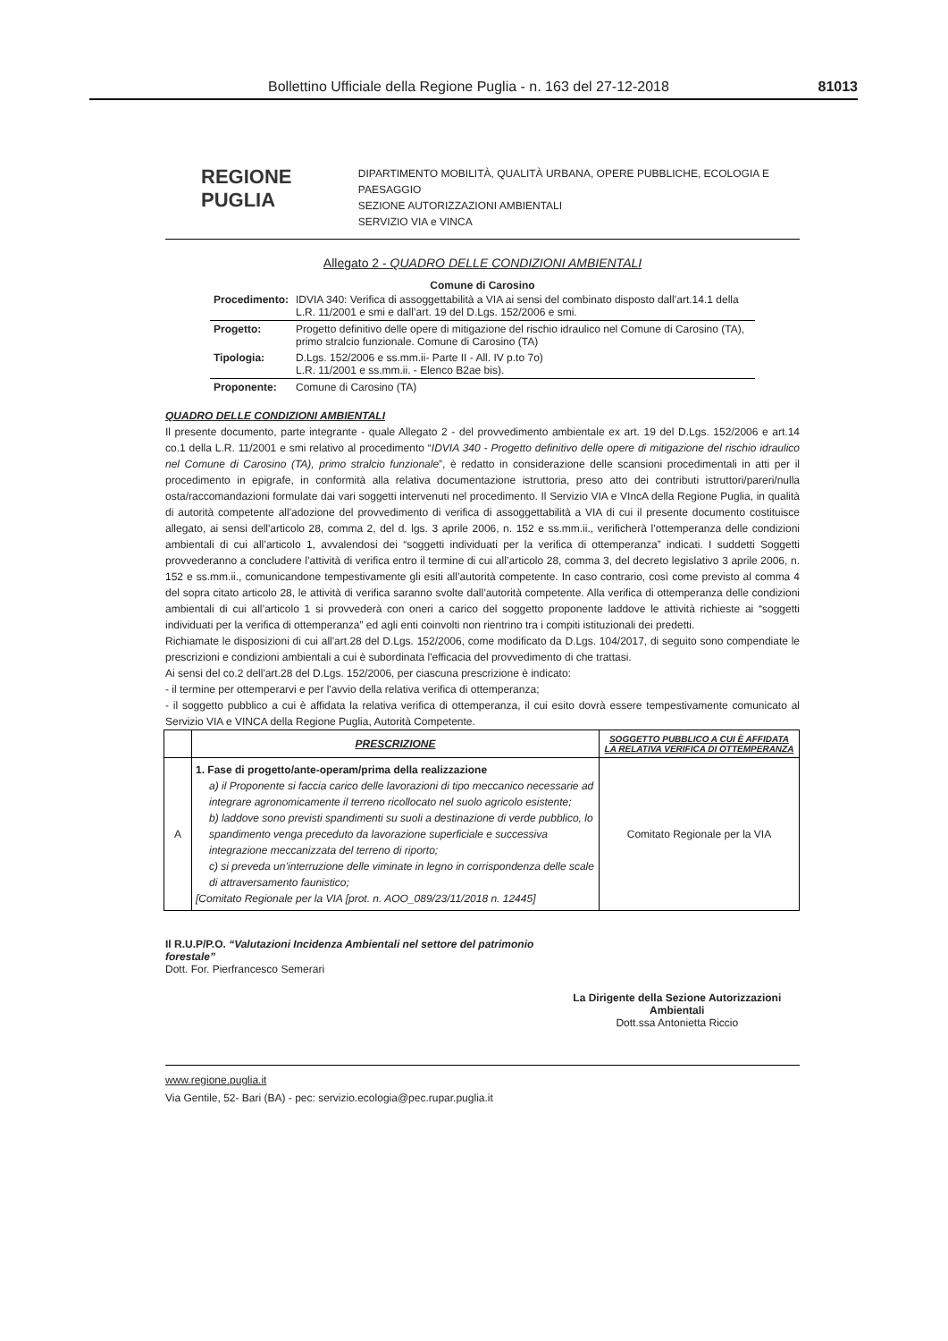Bollettino Ufficiale della Regione Puglia - n. 163 del 27-12-2018 81013
REGIONE
PUGLIA
DIPARTIMENTO MOBILITÀ, QUALITÀ URBANA, OPERE PUBBLICHE, ECOLOGIA E PAESAGGIO
SEZIONE AUTORIZZAZIONI AMBIENTALI
SERVIZIO VIA e VINCA
Allegato 2 - QUADRO DELLE CONDIZIONI AMBIENTALI
Comune di Carosino
| Procedimento: | IDVIA 340: Verifica di assoggettabilità a VIA ai sensi del combinato disposto dall’art.14.1 della L.R. 11/2001 e smi e dall’art. 19 del D.Lgs. 152/2006 e smi. |
| Progetto: | Progetto definitivo delle opere di mitigazione del rischio idraulico nel Comune di Carosino (TA), primo stralcio funzionale. Comune di Carosino (TA) |
| Tipologia: | D.Lgs. 152/2006 e ss.mm.ii- Parte II - All. IV p.to 7o) L.R. 11/2001 e ss.mm.ii. - Elenco B2ae bis). |
| Proponente: | Comune di Carosino (TA) |
QUADRO DELLE CONDIZIONI AMBIENTALI
Il presente documento, parte integrante - quale Allegato 2 - del provvedimento ambientale ex art. 19 del D.Lgs. 152/2006 e art.14 co.1 della L.R. 11/2001 e smi relativo al procedimento “IDVIA 340 - Progetto definitivo delle opere di mitigazione del rischio idraulico nel Comune di Carosino (TA), primo stralcio funzionale”, è redatto in considerazione delle scansioni procedimentali in atti per il procedimento in epigrafe, in conformità alla relativa documentazione istruttoria, preso atto dei contributi istruttori/pareri/nulla osta/raccomandazioni formulate dai vari soggetti intervenuti nel procedimento. Il Servizio VIA e VIncA della Regione Puglia, in qualità di autorità competente all'adozione del provvedimento di verifica di assoggettabilità a VIA di cui il presente documento costituisce allegato, ai sensi dell'articolo 28, comma 2, del d. lgs. 3 aprile 2006, n. 152 e ss.mm.ii., verificherà l’ottemperanza delle condizioni ambientali di cui all’articolo 1, avvalendosi dei “soggetti individuati per la verifica di ottemperanza” indicati. I suddetti Soggetti provvederanno a concludere l’attività di verifica entro il termine di cui all’articolo 28, comma 3, del decreto legislativo 3 aprile 2006, n. 152 e ss.mm.ii., comunicandone tempestivamente gli esiti all’autorità competente. In caso contrario, così come previsto al comma 4 del sopra citato articolo 28, le attività di verifica saranno svolte dall’autorità competente. Alla verifica di ottemperanza delle condizioni ambientali di cui all’articolo 1 si provvederà con oneri a carico del soggetto proponente laddove le attività richieste ai “soggetti individuati per la verifica di ottemperanza” ed agli enti coinvolti non rientrino tra i compiti istituzionali dei predetti.
Richiamate le disposizioni di cui all'art.28 del D.Lgs. 152/2006, come modificato da D.Lgs. 104/2017, di seguito sono compendiate le prescrizioni e condizioni ambientali a cui è subordinata l'efficacia del provvedimento di che trattasi.
Ai sensi del co.2 dell'art.28 del D.Lgs. 152/2006, per ciascuna prescrizione è indicato:
- il termine per ottemperarvi e per l'avvio della relativa verifica di ottemperanza;
- il soggetto pubblico a cui è affidata la relativa verifica di ottemperanza, il cui esito dovrà essere tempestivamente comunicato al Servizio VIA e VINCA della Regione Puglia, Autorità Competente.
| | PRESCRIZIONE | SOGGETTO PUBBLICO A CUI È AFFIDATA LA RELATIVA VERIFICA DI OTTEMPERANZA |
| --- | --- | --- |
| A | 1. Fase di progetto/ante-operam/prima della realizzazione a) il Proponente si faccia carico delle lavorazioni di tipo meccanico necessarie ad integrare agronomicamente il terreno ricollocato nel suolo agricolo esistente; b) laddove sono previsti spandimenti su suoli a destinazione di verde pubblico, lo spandimento venga preceduto da lavorazione superficiale e successiva integrazione meccanizzata del terreno di riporto; c) si preveda un’interruzione delle viminate in legno in corrispondenza delle scale di attraversamento faunistico; [Comitato Regionale per la VIA [prot. n. AOO_089/23/11/2018 n. 12445] | Comitato Regionale per la VIA |
Il R.U.P/P.O. “Valutazioni Incidenza Ambientali nel settore del patrimonio forestale”
Dott. For. Pierfrancesco Semerari
La Dirigente della Sezione Autorizzazioni Ambientali
Dott.ssa Antonietta Riccio
www.regione.puglia.it
Via Gentile, 52- Bari (BA) - pec: servizio.ecologia@pec.rupar.puglia.it